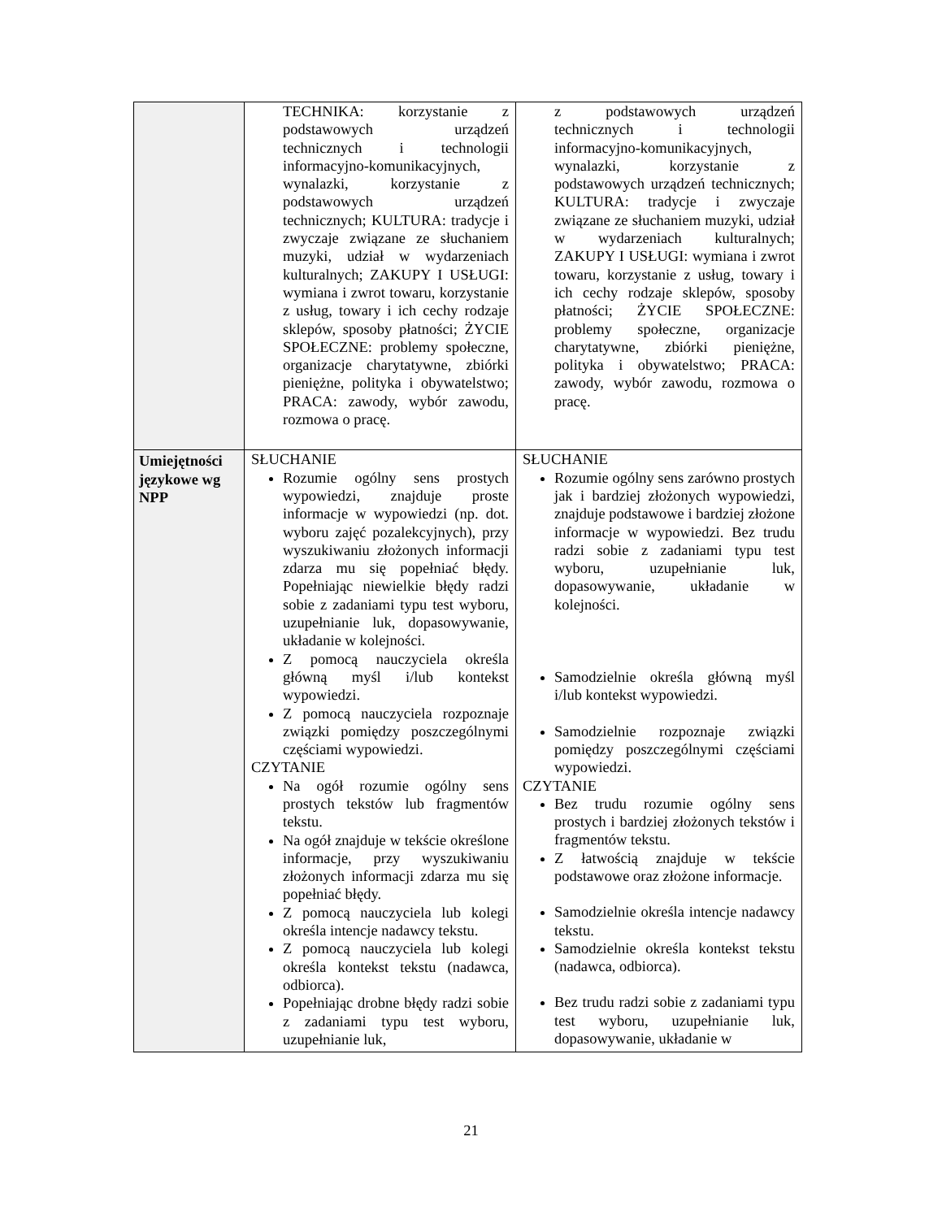| | TECHNIKA: korzystanie z podstawowych urządzeń technicznych i technologii informacyjno-komunikacyjnych, wynalazki, korzystanie z podstawowych urządzeń technicznych; KULTURA: tradycje i zwyczaje związane ze słuchaniem muzyki, udział w wydarzeniach kulturalnych; ZAKUPY I USŁUGI: wymiana i zwrot towaru, korzystanie z usług, towary i ich cechy rodzaje sklepów, sposoby płatności; ŻYCIE SPOŁECZNE: problemy społeczne, organizacje charytatywne, zbiórki pieniężne, polityka i obywatelstwo; PRACA: zawody, wybór zawodu, rozmowa o pracę. | z podstawowych urządzeń technicznych i technologii informacyjno-komunikacyjnych, wynalazki, korzystanie z podstawowych urządzeń technicznych; KULTURA: tradycje i zwyczaje związane ze słuchaniem muzyki, udział w wydarzeniach kulturalnych; ZAKUPY I USŁUGI: wymiana i zwrot towaru, korzystanie z usług, towary i ich cechy rodzaje sklepów, sposoby płatności; ŻYCIE SPOŁECZNE: problemy społeczne, organizacje charytatywne, zbiórki pieniężne, polityka i obywatelstwo; PRACA: zawody, wybór zawodu, rozmowa o pracę. |
| Umiejętności językowe wg NPP | SŁUCHANIE Rozumie ogólny sens prostych wypowiedzi, znajduje proste informacje w wypowiedzi (np. dot. wyboru zajęć pozalekcyjnych), przy wyszukiwaniu złożonych informacji zdarza mu się popełniać błędy. Popełniając niewielkie błędy radzi sobie z zadaniami typu test wyboru, uzupełnianie luk, dopasowywanie, układanie w kolejności. Z pomocą nauczyciela określa główną myśl i/lub kontekst wypowiedzi. Z pomocą nauczyciela rozpoznaje związki pomiędzy poszczególnymi częściami wypowiedzi. CZYTANIE Na ogół rozumie ogólny sens prostych tekstów lub fragmentów tekstu. Na ogół znajduje w tekście określone informacje, przy wyszukiwaniu złożonych informacji zdarza mu się popełniać błędy. Z pomocą nauczyciela lub kolegi określa intencje nadawcy tekstu. Z pomocą nauczyciela lub kolegi określa kontekst tekstu (nadawca, odbiorca). Popełniając drobne błędy radzi sobie z zadaniami typu test wyboru, uzupełnianie luk, | SŁUCHANIE Rozumie ogólny sens zarówno prostych jak i bardziej złożonych wypowiedzi, znajduje podstawowe i bardziej złożone informacje w wypowiedzi. Bez trudu radzi sobie z zadaniami typu test wyboru, uzupełnianie luk, dopasowywanie, układanie w kolejności. Samodzielnie określa główną myśl i/lub kontekst wypowiedzi. Samodzielnie rozpoznaje związki pomiędzy poszczególnymi częściami wypowiedzi. CZYTANIE Bez trudu rozumie ogólny sens prostych i bardziej złożonych tekstów i fragmentów tekstu. Z łatwością znajduje w tekście podstawowe oraz złożone informacje. Samodzielnie określa intencje nadawcy tekstu. Samodzielnie określa kontekst tekstu (nadawca, odbiorca). Bez trudu radzi sobie z zadaniami typu test wyboru, uzupełnianie luk, dopasowywanie, układanie w |
21